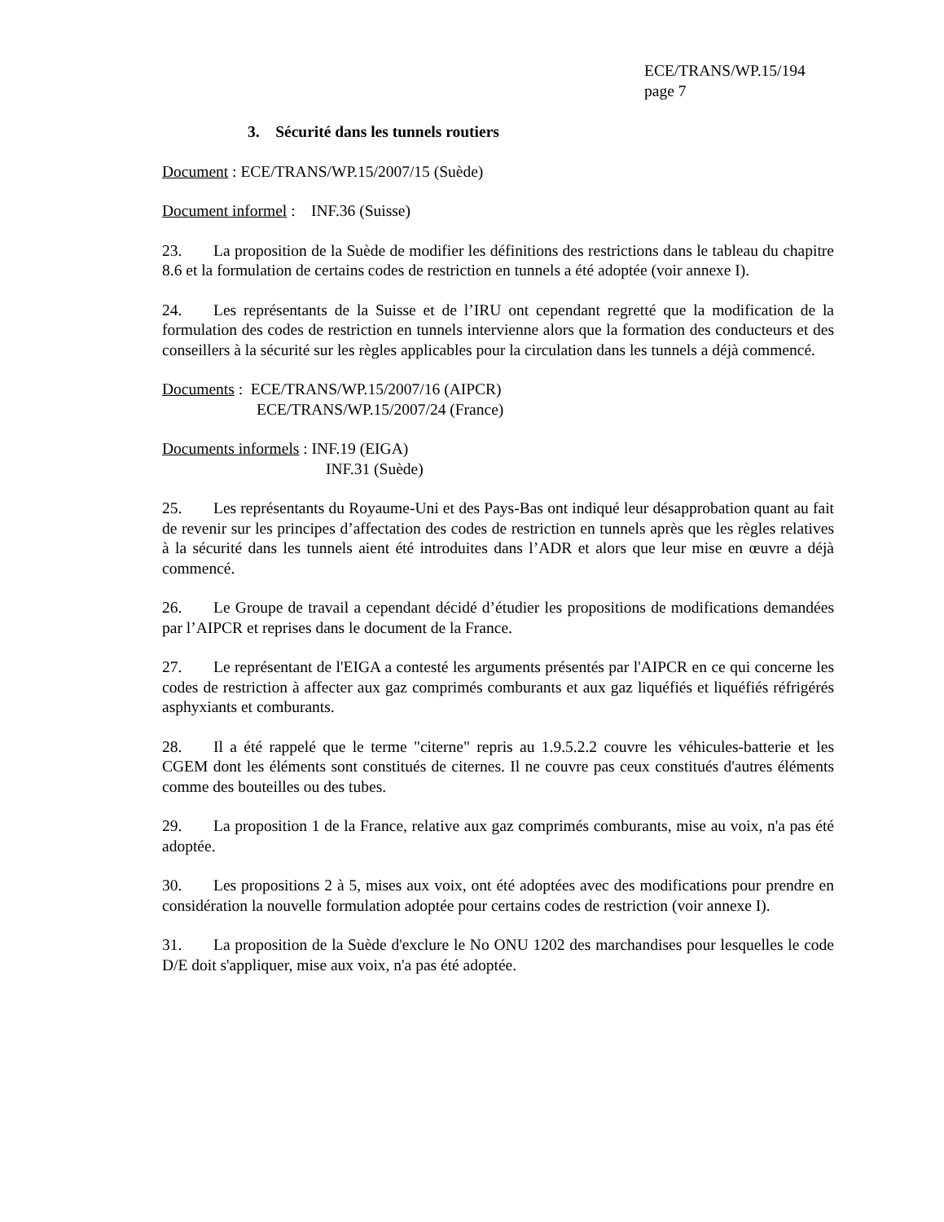ECE/TRANS/WP.15/194
page 7
3. Sécurité dans les tunnels routiers
Document : ECE/TRANS/WP.15/2007/15 (Suède)
Document informel : INF.36 (Suisse)
23. La proposition de la Suède de modifier les définitions des restrictions dans le tableau du chapitre 8.6 et la formulation de certains codes de restriction en tunnels a été adoptée (voir annexe I).
24. Les représentants de la Suisse et de l’IRU ont cependant regretté que la modification de la formulation des codes de restriction en tunnels intervienne alors que la formation des conducteurs et des conseillers à la sécurité sur les règles applicables pour la circulation dans les tunnels a déjà commencé.
Documents : ECE/TRANS/WP.15/2007/16 (AIPCR)
ECE/TRANS/WP.15/2007/24 (France)
Documents informels : INF.19 (EIGA)
INF.31 (Suède)
25. Les représentants du Royaume-Uni et des Pays-Bas ont indiqué leur désapprobation quant au fait de revenir sur les principes d’affectation des codes de restriction en tunnels après que les règles relatives à la sécurité dans les tunnels aient été introduites dans l’ADR et alors que leur mise en œuvre a déjà commencé.
26. Le Groupe de travail a cependant décidé d’étudier les propositions de modifications demandées par l’AIPCR et reprises dans le document de la France.
27. Le représentant de l'EIGA a contesté les arguments présentés par l'AIPCR en ce qui concerne les codes de restriction à affecter aux gaz comprimés comburants et aux gaz liquéfiés et liquéfiés réfrigérés asphyxiants et comburants.
28. Il a été rappelé que le terme "citerne" repris au 1.9.5.2.2 couvre les véhicules-batterie et les CGEM dont les éléments sont constitués de citernes. Il ne couvre pas ceux constitués d'autres éléments comme des bouteilles ou des tubes.
29. La proposition 1 de la France, relative aux gaz comprimés comburants, mise au voix, n'a pas été adoptée.
30. Les propositions 2 à 5, mises aux voix, ont été adoptées avec des modifications pour prendre en considération la nouvelle formulation adoptée pour certains codes de restriction (voir annexe I).
31. La proposition de la Suède d'exclure le No ONU 1202 des marchandises pour lesquelles le code D/E doit s'appliquer, mise aux voix, n'a pas été adoptée.